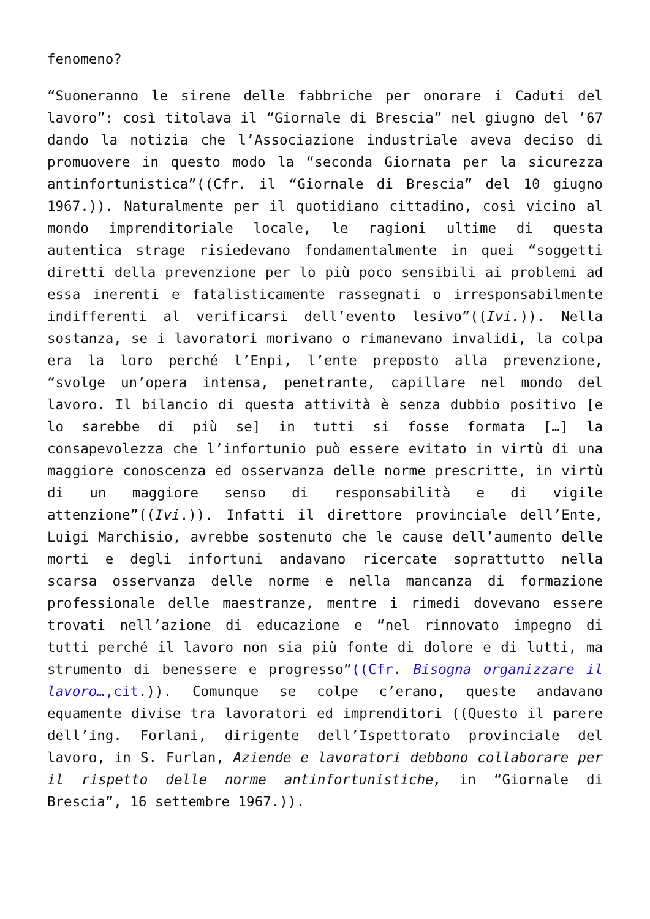fenomeno?
“Suoneranno le sirene delle fabbriche per onorare i Caduti del lavoro”: così titolava il “Giornale di Brescia” nel giugno del ’67 dando la notizia che l’Associazione industriale aveva deciso di promuovere in questo modo la “seconda Giornata per la sicurezza antinfortunistica”((Cfr. il “Giornale di Brescia” del 10 giugno 1967.)). Naturalmente per il quotidiano cittadino, così vicino al mondo imprenditoriale locale, le ragioni ultime di questa autentica strage risiedevano fondamentalmente in quei “soggetti diretti della prevenzione per lo più poco sensibili ai problemi ad essa inerenti e fatalisticamente rassegnati o irresponsabilmente indifferenti al verificarsi dell’evento lesivo”((Ivi.)). Nella sostanza, se i lavoratori morivano o rimanevano invalidi, la colpa era la loro perché l’Enpi, l’ente preposto alla prevenzione, “svolge un’opera intensa, penetrante, capillare nel mondo del lavoro. Il bilancio di questa attività è senza dubbio positivo [e lo sarebbe di più se] in tutti si fosse formata […] la consapevolezza che l’infortunio può essere evitato in virtù di una maggiore conoscenza ed osservanza delle norme prescritte, in virtù di un maggiore senso di responsabilità e di vigile attenzione”((Ivi.)). Infatti il direttore provinciale dell’Ente, Luigi Marchisio, avrebbe sostenuto che le cause dell’aumento delle morti e degli infortuni andavano ricercate soprattutto nella scarsa osservanza delle norme e nella mancanza di formazione professionale delle maestranze, mentre i rimedi dovevano essere trovati nell’azione di educazione e “nel rinnovato impegno di tutti perché il lavoro non sia più fonte di dolore e di lutti, ma strumento di benessere e progresso”((Cfr. Bisogna organizzare il lavoro…,cit.)). Comunque se colpe c’erano, queste andavano equamente divise tra lavoratori ed imprenditori ((Questo il parere dell’ing. Forlani, dirigente dell’Ispettorato provinciale del lavoro, in S. Furlan, Aziende e lavoratori debbono collaborare per il rispetto delle norme antinfortunistiche, in “Giornale di Brescia”, 16 settembre 1967.)).